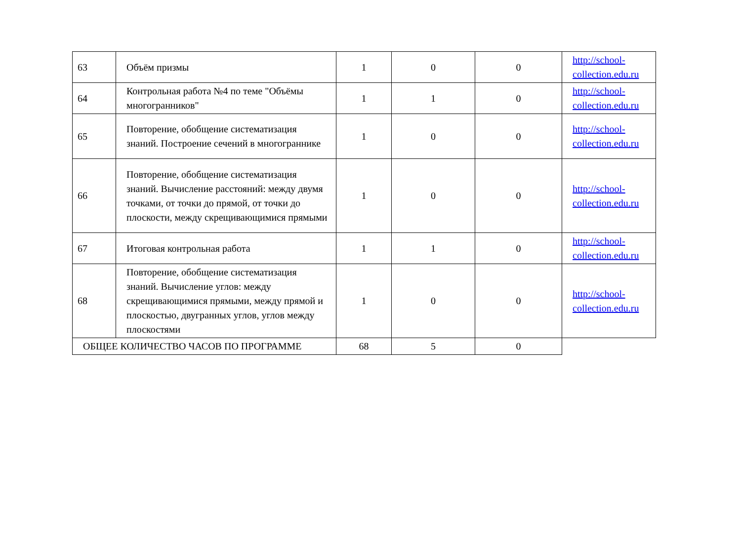| 63 | Объём призмы | 1 | 0 | 0 | http://school-collection.edu.ru |
| 64 | Контрольная работа №4 по теме "Объёмы многогранников" | 1 | 1 | 0 | http://school-collection.edu.ru |
| 65 | Повторение, обобщение систематизация знаний. Построение сечений в многограннике | 1 | 0 | 0 | http://school-collection.edu.ru |
| 66 | Повторение, обобщение систематизация знаний. Вычисление расстояний: между двумя точками, от точки до прямой, от точки до плоскости, между скрещивающимися прямыми | 1 | 0 | 0 | http://school-collection.edu.ru |
| 67 | Итоговая контрольная работа | 1 | 1 | 0 | http://school-collection.edu.ru |
| 68 | Повторение, обобщение систематизация знаний. Вычисление углов: между скрещивающимися прямыми, между прямой и плоскостью, двугранных углов, углов между плоскостями | 1 | 0 | 0 | http://school-collection.edu.ru |
| ОБЩЕЕ КОЛИЧЕСТВО ЧАСОВ ПО ПРОГРАММЕ | | 68 | 5 | 0 | |